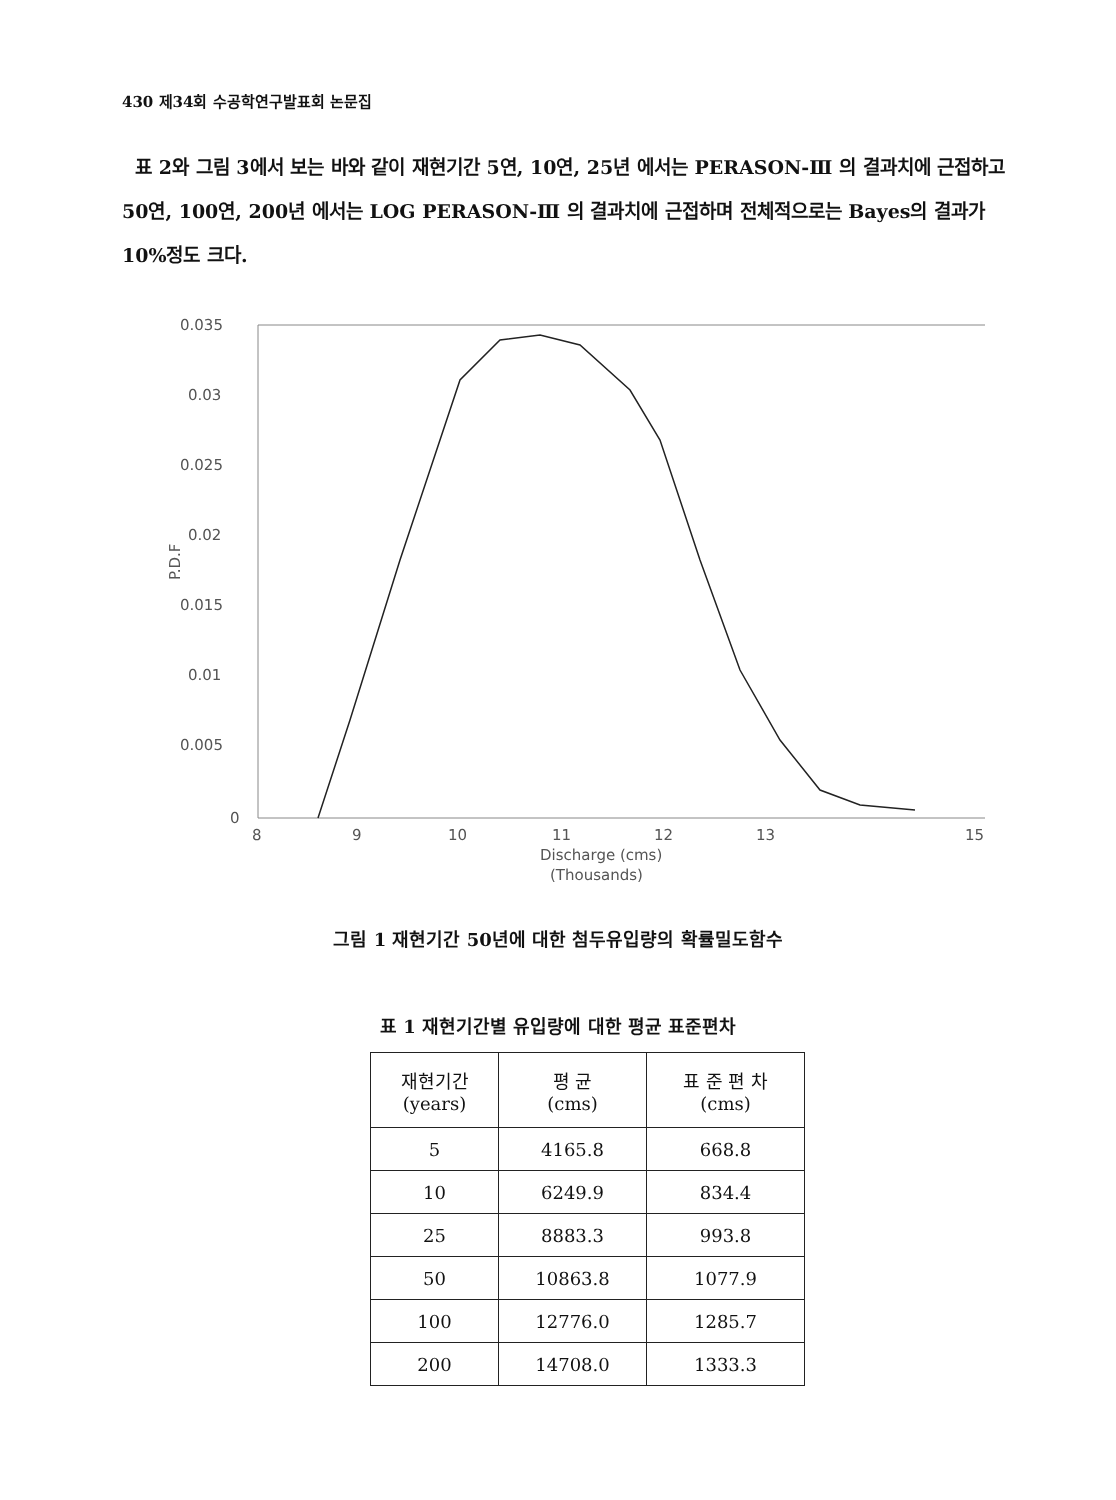430 제34회 수공학연구발표회 논문집
표 2와 그림 3에서 보는 바와 같이 재현기간 5연, 10연, 25년 에서는 PERASON-Ⅲ 의 결과치에 근접하고 50연, 100연, 200년 에서는 LOG PERASON-Ⅲ 의 결과치에 근접하며 전체적으로는 Bayes의 결과가 10%정도 크다.
0.035
0.03
0.025
0.02
0.015
0.01
0.005
0
P.D.F
8
9
10
11
12
13
15
Discharge (cms)
(Thousands)
그림 1 재현기간 50년에 대한 첨두유입량의 확률밀도함수
표 1 재현기간별 유입량에 대한 평균 표준편차
| 재현기간 (years) | 평 균 (cms) | 표 준 편 차 (cms) |
| --- | --- | --- |
| 5 | 4165.8 | 668.8 |
| 10 | 6249.9 | 834.4 |
| 25 | 8883.3 | 993.8 |
| 50 | 10863.8 | 1077.9 |
| 100 | 12776.0 | 1285.7 |
| 200 | 14708.0 | 1333.3 |